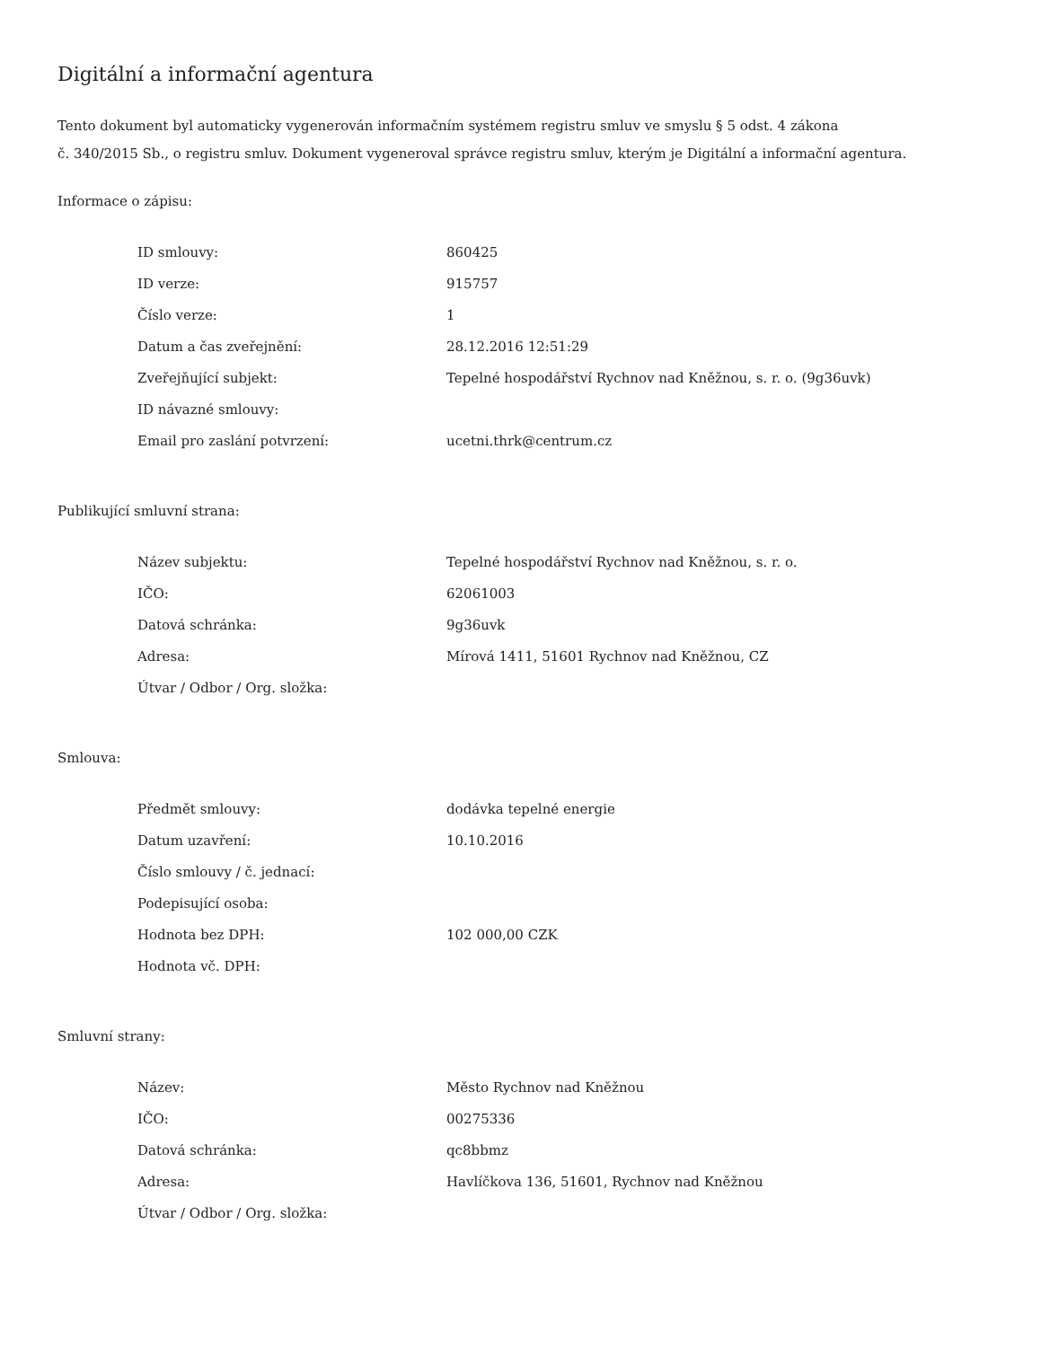Digitální a informační agentura
Tento dokument byl automaticky vygenerován informačním systémem registru smluv ve smyslu § 5 odst. 4 zákona
č. 340/2015 Sb., o registru smluv. Dokument vygeneroval správce registru smluv, kterým je Digitální a informační agentura.
Informace o zápisu:
| ID smlouvy: | 860425 |
| ID verze: | 915757 |
| Číslo verze: | 1 |
| Datum a čas zveřejnění: | 28.12.2016 12:51:29 |
| Zveřejňující subjekt: | Tepelné hospodářství Rychnov nad Kněžnou, s. r. o. (9g36uvk) |
| ID návazné smlouvy: | |
| Email pro zaslání potvrzení: | ucetni.thrk@centrum.cz |
Publikující smluvní strana:
| Název subjektu: | Tepelné hospodářství Rychnov nad Kněžnou, s. r. o. |
| IČO: | 62061003 |
| Datová schránka: | 9g36uvk |
| Adresa: | Mírová 1411, 51601 Rychnov nad Kněžnou, CZ |
| Útvar / Odbor / Org. složka: | |
Smlouva:
| Předmět smlouvy: | dodávka tepelné energie |
| Datum uzavření: | 10.10.2016 |
| Číslo smlouvy / č. jednací: | |
| Podepisující osoba: | |
| Hodnota bez DPH: | 102 000,00 CZK |
| Hodnota vč. DPH: | |
Smluvní strany:
| Název: | Město Rychnov nad Kněžnou |
| IČO: | 00275336 |
| Datová schránka: | qc8bbmz |
| Adresa: | Havlíčkova 136, 51601, Rychnov nad Kněžnou |
| Útvar / Odbor / Org. složka: | |